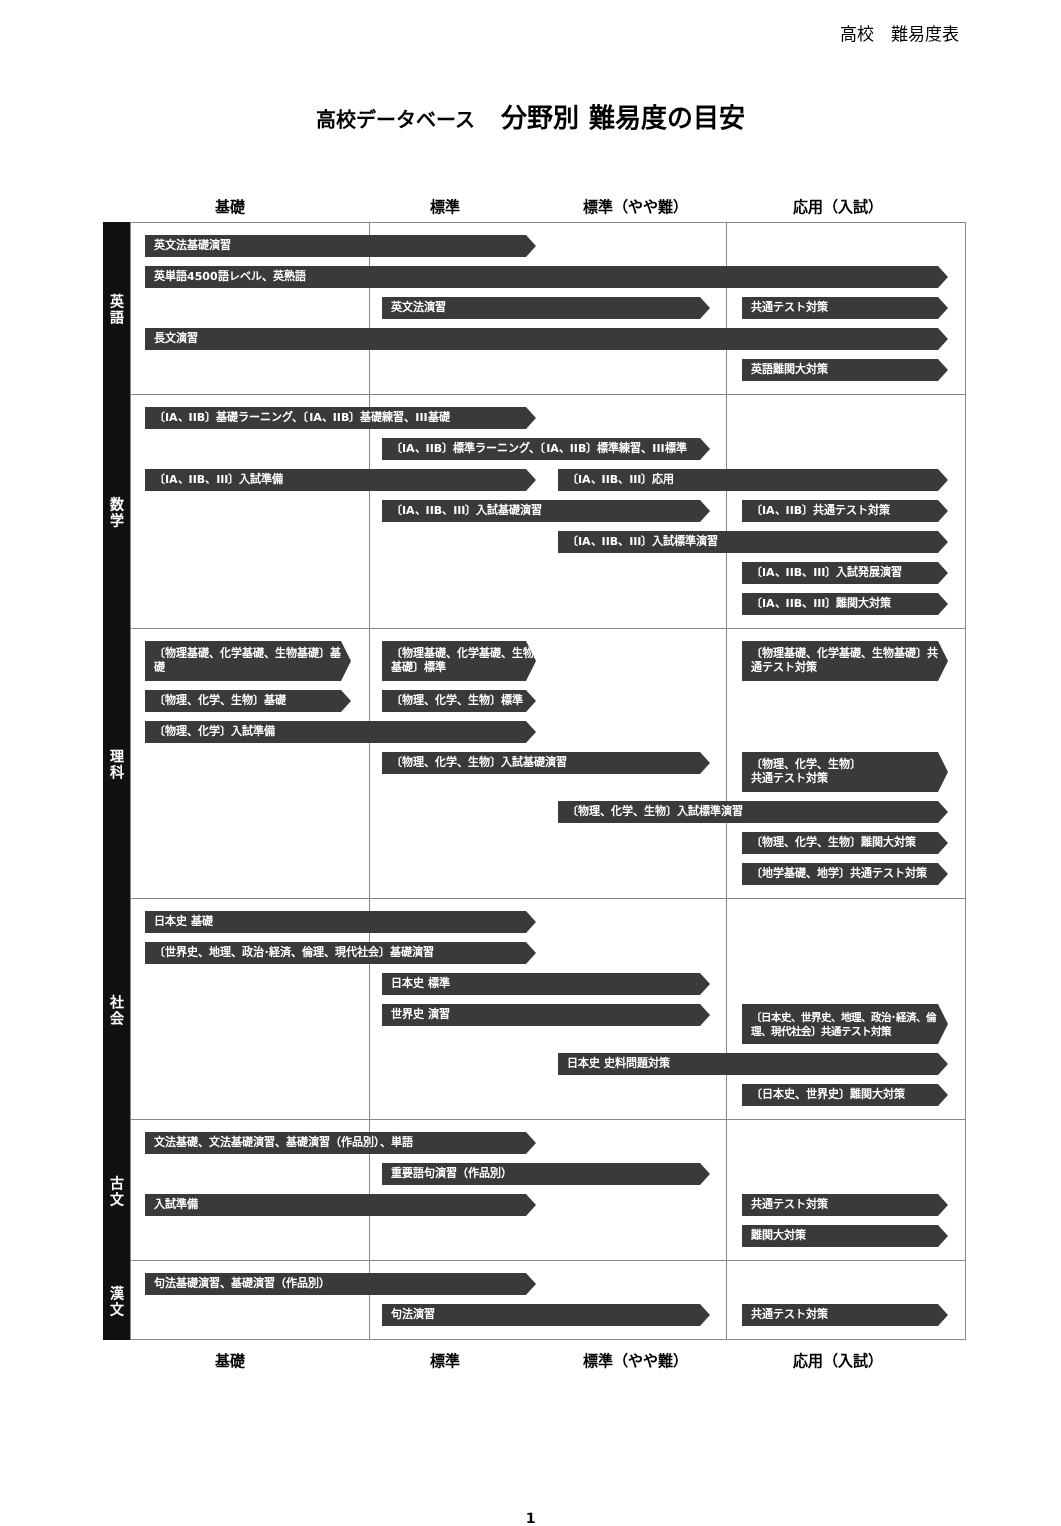高校　難易度表
高校データベース　分野別 難易度の目安
基礎
標準
標準（やや難）
応用（入試）
英
語
英文法基礎演習
英単語4500語レベル、英熟語
英文法演習 共通テスト対策
長文演習
英語難関大対策
数
学
〔IA、IIB〕基礎ラーニング、〔IA、IIB〕基礎練習、III基礎
〔IA、IIB〕標準ラーニング、〔IA、IIB〕標準練習、III標準
〔IA、IIB、III〕入試準備 〔IA、IIB、III〕応用
〔IA、IIB、III〕入試基礎演習 〔IA、IIB〕共通テスト対策
〔IA、IIB、III〕入試標準演習
〔IA、IIB、III〕入試発展演習
〔IA、IIB、III〕難関大対策
理
科
〔物理基礎、化学基礎、生物基礎〕基礎 〔物理基礎、化学基礎、生物基礎〕標準
〔物理基礎、化学基礎、生物基礎〕共通テスト対策
〔物理、化学、生物〕基礎 〔物理、化学、生物〕標準
〔物理、化学〕入試準備
〔物理、化学、生物〕入試基礎演習
〔物理、化学、生物〕
共通テスト対策
〔物理、化学、生物〕入試標準演習
〔物理、化学、生物〕難関大対策
〔地学基礎、地学〕共通テスト対策
社
会
日本史 基礎
〔世界史、地理、政治･経済、倫理、現代社会〕基礎演習
日本史 標準
世界史 演習
〔日本史、世界史、地理、政治･経済、倫理、現代社会〕共通テスト対策
日本史 史料問題対策
〔日本史、世界史〕難関大対策
古
文
文法基礎、文法基礎演習、基礎演習（作品別）、単語
重要語句演習（作品別）
入試準備 共通テスト対策
難関大対策
漢
文
句法基礎演習、基礎演習（作品別）
句法演習 共通テスト対策
基礎
標準
標準（やや難）
応用（入試）
1